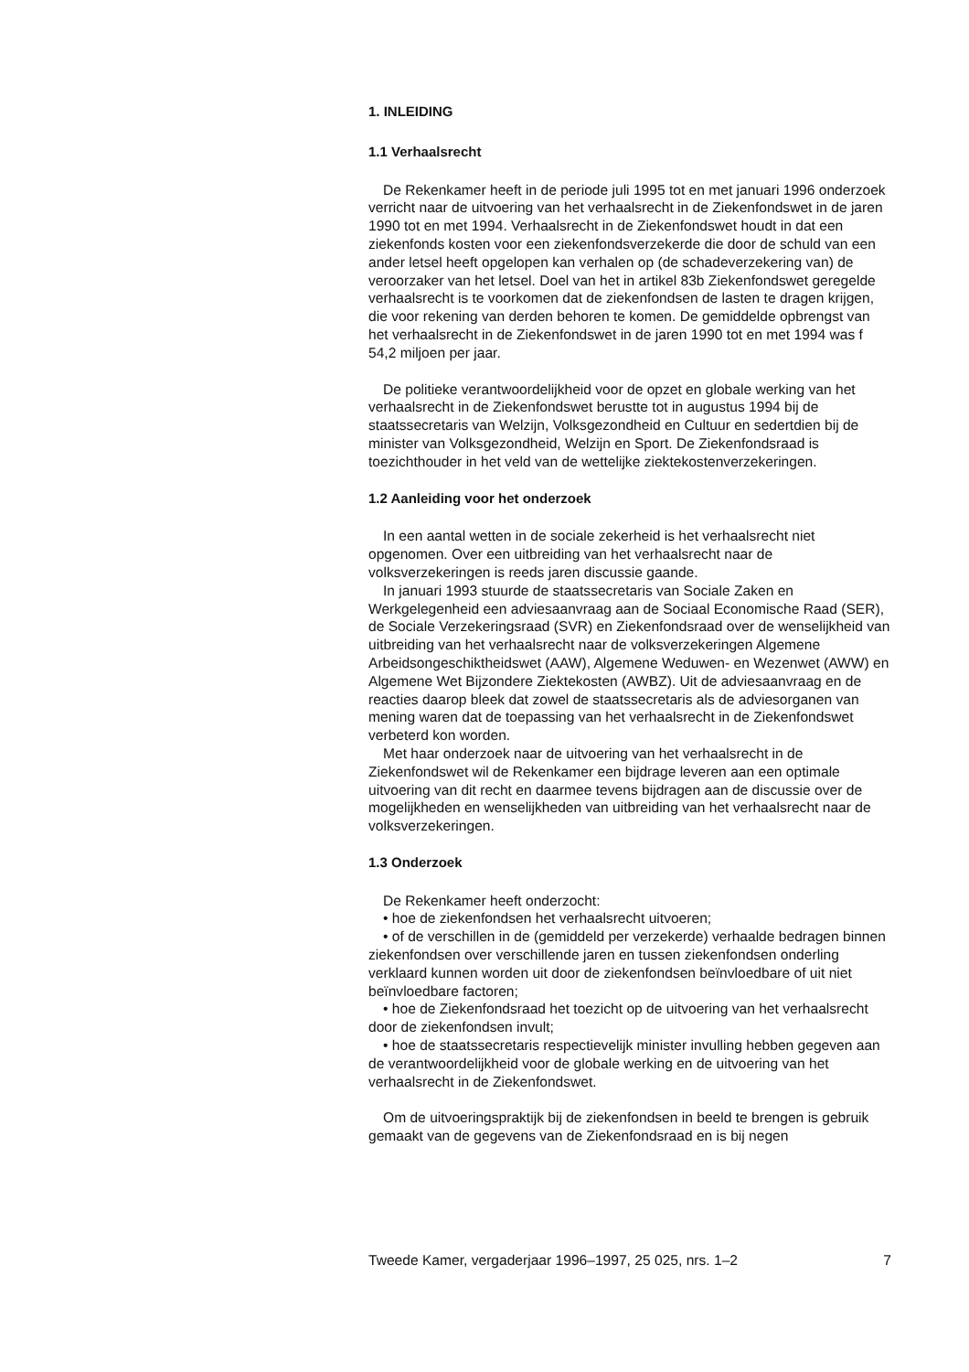1. INLEIDING
1.1 Verhaalsrecht
De Rekenkamer heeft in de periode juli 1995 tot en met januari 1996 onderzoek verricht naar de uitvoering van het verhaalsrecht in de Ziekenfondswet in de jaren 1990 tot en met 1994. Verhaalsrecht in de Ziekenfondswet houdt in dat een ziekenfonds kosten voor een ziekenfondsverzekerde die door de schuld van een ander letsel heeft opgelopen kan verhalen op (de schadeverzekering van) de veroorzaker van het letsel. Doel van het in artikel 83b Ziekenfondswet geregelde verhaalsrecht is te voorkomen dat de ziekenfondsen de lasten te dragen krijgen, die voor rekening van derden behoren te komen. De gemiddelde opbrengst van het verhaalsrecht in de Ziekenfondswet in de jaren 1990 tot en met 1994 was f 54,2 miljoen per jaar.
De politieke verantwoordelijkheid voor de opzet en globale werking van het verhaalsrecht in de Ziekenfondswet berustte tot in augustus 1994 bij de staatssecretaris van Welzijn, Volksgezondheid en Cultuur en sedertdien bij de minister van Volksgezondheid, Welzijn en Sport. De Ziekenfondsraad is toezichthouder in het veld van de wettelijke ziektekostenverzekeringen.
1.2 Aanleiding voor het onderzoek
In een aantal wetten in de sociale zekerheid is het verhaalsrecht niet opgenomen. Over een uitbreiding van het verhaalsrecht naar de volksverzekeringen is reeds jaren discussie gaande.
In januari 1993 stuurde de staatssecretaris van Sociale Zaken en Werkgelegenheid een adviesaanvraag aan de Sociaal Economische Raad (SER), de Sociale Verzekeringsraad (SVR) en Ziekenfondsraad over de wenselijkheid van uitbreiding van het verhaalsrecht naar de volksverzekeringen Algemene Arbeidsongeschiktheidswet (AAW), Algemene Weduwen- en Wezenwet (AWW) en Algemene Wet Bijzondere Ziektekosten (AWBZ). Uit de adviesaanvraag en de reacties daarop bleek dat zowel de staatssecretaris als de adviesorganen van mening waren dat de toepassing van het verhaalsrecht in de Ziekenfondswet verbeterd kon worden.
Met haar onderzoek naar de uitvoering van het verhaalsrecht in de Ziekenfondswet wil de Rekenkamer een bijdrage leveren aan een optimale uitvoering van dit recht en daarmee tevens bijdragen aan de discussie over de mogelijkheden en wenselijkheden van uitbreiding van het verhaalsrecht naar de volksverzekeringen.
1.3 Onderzoek
De Rekenkamer heeft onderzocht:
• hoe de ziekenfondsen het verhaalsrecht uitvoeren;
• of de verschillen in de (gemiddeld per verzekerde) verhaalde bedragen binnen ziekenfondsen over verschillende jaren en tussen ziekenfondsen onderling verklaard kunnen worden uit door de ziekenfondsen beïnvloedbare of uit niet beïnvloedbare factoren;
• hoe de Ziekenfondsraad het toezicht op de uitvoering van het verhaalsrecht door de ziekenfondsen invult;
• hoe de staatssecretaris respectievelijk minister invulling hebben gegeven aan de verantwoordelijkheid voor de globale werking en de uitvoering van het verhaalsrecht in de Ziekenfondswet.
Om de uitvoeringspraktijk bij de ziekenfondsen in beeld te brengen is gebruik gemaakt van de gegevens van de Ziekenfondsraad en is bij negen
Tweede Kamer, vergaderjaar 1996–1997, 25 025, nrs. 1–2 7